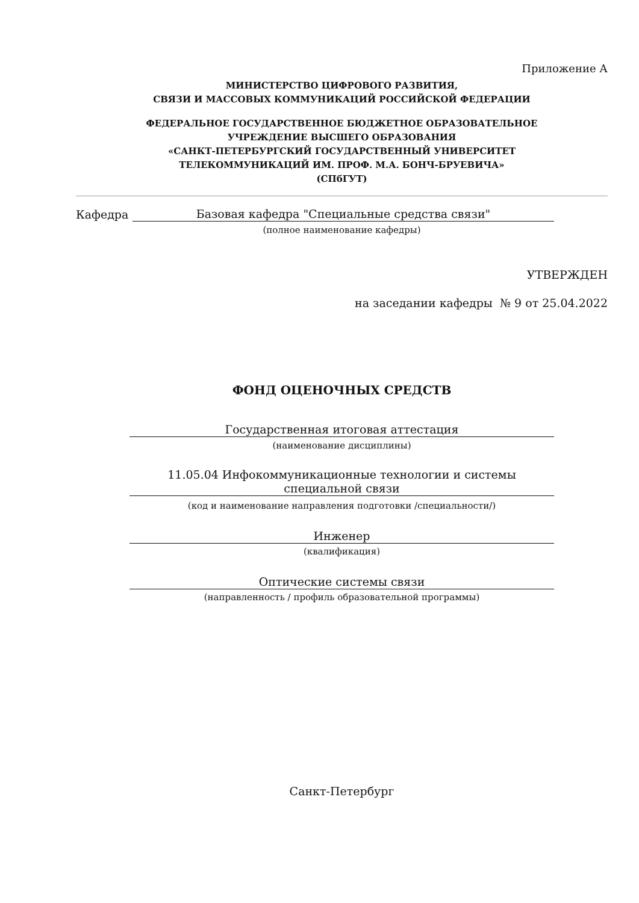Приложение А
МИНИСТЕРСТВО ЦИФРОВОГО РАЗВИТИЯ,
СВЯЗИ И МАССОВЫХ КОММУНИКАЦИЙ РОССИЙСКОЙ ФЕДЕРАЦИИ
ФЕДЕРАЛЬНОЕ ГОСУДАРСТВЕННОЕ БЮДЖЕТНОЕ ОБРАЗОВАТЕЛЬНОЕ
УЧРЕЖДЕНИЕ ВЫСШЕГО ОБРАЗОВАНИЯ
«САНКТ-ПЕТЕРБУРГСКИЙ ГОСУДАРСТВЕННЫЙ УНИВЕРСИТЕТ
ТЕЛЕКОММУНИКАЦИЙ ИМ. ПРОФ. М.А. БОНЧ-БРУЕВИЧА»
(СПбГУТ)
Кафедра Базовая кафедра "Специальные средства связи"
(полное наименование кафедры)
УТВЕРЖДЕН
на заседании кафедры № 9 от 25.04.2022
ФОНД ОЦЕНОЧНЫХ СРЕДСТВ
Государственная итоговая аттестация
(наименование дисциплины)
11.05.04 Инфокоммуникационные технологии и системы
специальной связи
(код и наименование направления подготовки /специальности/)
Инженер
(квалификация)
Оптические системы связи
(направленность / профиль образовательной программы)
Санкт-Петербург